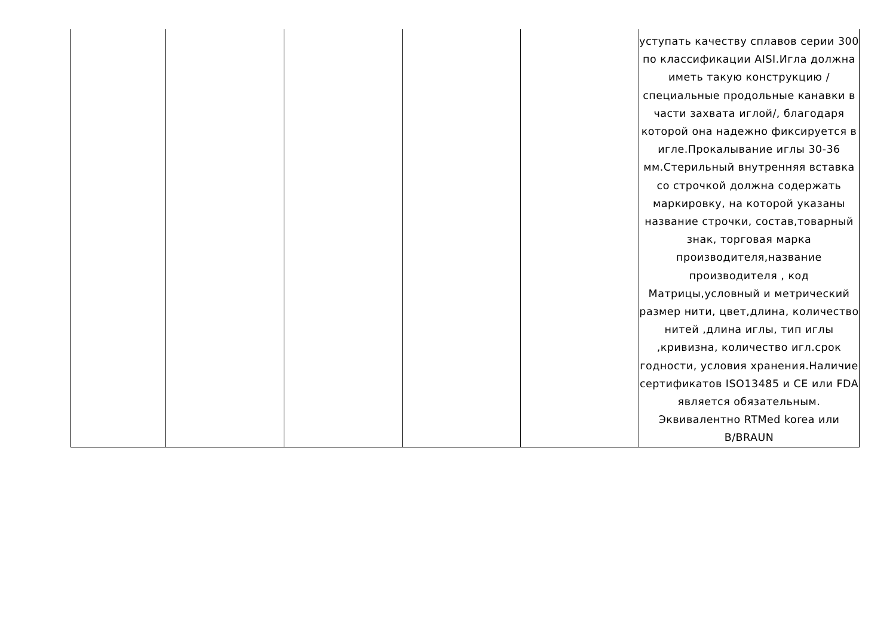| | | | | | уступать качеству сплавов серии 300 по классификации AISI.Игла должна иметь такую конструкцию /специальные продольные канавки в части захвата иглой/, благодаря которой она надежно фиксируется в игле.Прокалывание иглы 30-36 мм.Стерильный внутренняя вставка со строчкой должна содержать маркировку, на которой указаны название строчки, состав,товарный знак, торговая марка производителя,название производителя , код Матрицы,условный и метрический размер нити, цвет,длина, количество нитей ,длина иглы, тип иглы ,кривизна, количество игл.срок годности, условия хранения.Наличие сертификатов ISO13485 и CE или FDA является обязательным. Эквивалентно RTMed korea или B/BRAUN |